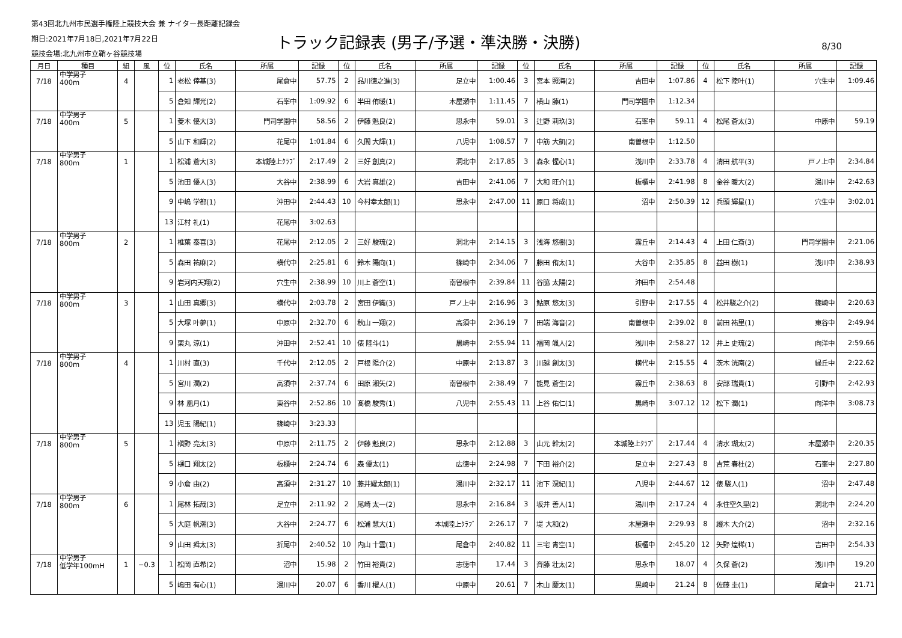第43回北九州市民選手権陸上競技大会 兼 ナイター長距離記録会
期日:2021年7月18日,2021年7月22日
競技会場:北九州市立鞘ヶ谷競技場
トラック記録表 (男子/予選・準決勝・決勝)
8/30
| 月日 | 種目 | 組 | 風 | 位 | 氏名 | 所属 | 記録 | 位 | 氏名 | 所属 | 記録 | 位 | 氏名 | 所属 | 記録 | 位 | 氏名 | 所属 | 記録 |
| --- | --- | --- | --- | --- | --- | --- | --- | --- | --- | --- | --- | --- | --- | --- | --- | --- | --- | --- | --- |
| 7/18 | 中学男子 400m | 4 | | 1 | 老松 倖基(3) | 尾倉中 | 57.75 | 2 | 品川徳之進(3) | 足立中 | 1:00.46 | 3 | 宮本 照海(2) | 吉田中 | 1:07.86 | 4 | 松下 陸叶(1) | 穴生中 | 1:09.46 |
| | | | | 5 | 倉知 輝光(2) | 石峯中 | 1:09.92 | 6 | 半田 侑暖(1) | 木屋瀬中 | 1:11.45 | 7 | 横山 藤(1) | 門司学園中 | 1:12.34 | | | | |
| 7/18 | 中学男子 400m | 5 | | 1 | 菱木 優大(3) | 門司学園中 | 58.56 | 2 | 伊藤 魁良(2) | 思永中 | 59.01 | 3 | 辻野 莉玖(3) | 石峯中 | 59.11 | 4 | 松尾 蒼太(3) | 中原中 | 59.19 |
| | | | | 5 | 山下 和輝(2) | 花尾中 | 1:01.84 | 6 | 久間 大輝(1) | 八児中 | 1:08.57 | 7 | 中筋 大凱(2) | 南曽根中 | 1:12.50 | | | | |
| 7/18 | 中学男子 800m | 1 | | 1 | 松浦 蒼大(3) | 本城陸上ｸﾗﾌﾞ | 2:17.49 | 2 | 三好 創真(2) | 洞北中 | 2:17.85 | 3 | 森永 惺心(1) | 浅川中 | 2:33.78 | 4 | 清田 航平(3) | 戸ノ上中 | 2:34.84 |
| | | | | 5 | 池田 優人(3) | 大谷中 | 2:38.99 | 6 | 大岩 真雄(2) | 吉田中 | 2:41.06 | 7 | 大和 旺介(1) | 板櫃中 | 2:41.98 | 8 | 金谷 暖大(2) | 湯川中 | 2:42.63 |
| | | | | 9 | 中嶋 学都(1) | 沖田中 | 2:44.43 | 10 | 今村幸太郎(1) | 思永中 | 2:47.00 | 11 | 原口 将成(1) | 沼中 | 2:50.39 | 12 | 兵頭 輝星(1) | 穴生中 | 3:02.01 |
| | | | | 13 | 江村 礼(1) | 花尾中 | 3:02.63 | | | | | | | | | | | | |
| 7/18 | 中学男子 800m | 2 | | 1 | 椎葉 泰喜(3) | 花尾中 | 2:12.05 | 2 | 三好 駿琉(2) | 洞北中 | 2:14.15 | 3 | 浅海 悠樹(3) | 霧丘中 | 2:14.43 | 4 | 上田 仁斎(3) | 門司学園中 | 2:21.06 |
| | | | | 5 | 森田 祐麻(2) | 横代中 | 2:25.81 | 6 | 鈴木 陽向(1) | 篠崎中 | 2:34.06 | 7 | 藤田 侑太(1) | 大谷中 | 2:35.85 | 8 | 益田 樹(1) | 浅川中 | 2:38.93 |
| | | | | 9 | 岩河内天翔(2) | 穴生中 | 2:38.99 | 10 | 川上 蒼空(1) | 南曽根中 | 2:39.84 | 11 | 谷脇 太陽(2) | 沖田中 | 2:54.48 | | | | |
| 7/18 | 中学男子 800m | 3 | | 1 | 山田 真郷(3) | 横代中 | 2:03.78 | 2 | 宮田 伊織(3) | 戸ノ上中 | 2:16.96 | 3 | 鮎原 悠太(3) | 引野中 | 2:17.55 | 4 | 松井駿之介(2) | 篠崎中 | 2:20.63 |
| | | | | 5 | 大塚 叶夢(1) | 中原中 | 2:32.70 | 6 | 秋山 一翔(2) | 高須中 | 2:36.19 | 7 | 田端 海音(2) | 南曽根中 | 2:39.02 | 8 | 前田 祐里(1) | 東谷中 | 2:49.94 |
| | | | | 9 | 栗丸 涼(1) | 沖田中 | 2:52.41 | 10 | 俵 陸斗(1) | 黒崎中 | 2:55.94 | 11 | 福岡 颯人(2) | 浅川中 | 2:58.27 | 12 | 井上 史琉(2) | 向洋中 | 2:59.66 |
| 7/18 | 中学男子 800m | 4 | | 1 | 川村 直(3) | 千代中 | 2:12.05 | 2 | 戸根 陽介(2) | 中原中 | 2:13.87 | 3 | 川越 創太(3) | 横代中 | 2:15.55 | 4 | 茨木 洸南(2) | 緑丘中 | 2:22.62 |
| | | | | 5 | 宮川 潤(2) | 高須中 | 2:37.74 | 6 | 田原 湘矢(2) | 南曽根中 | 2:38.49 | 7 | 能見 蒼生(2) | 霧丘中 | 2:38.63 | 8 | 安部 瑞貴(1) | 引野中 | 2:42.93 |
| | | | | 9 | 林 凰月(1) | 東谷中 | 2:52.86 | 10 | 髙橋 駿秀(1) | 八児中 | 2:55.43 | 11 | 上谷 佑仁(1) | 黒崎中 | 3:07.12 | 12 | 松下 潤(1) | 向洋中 | 3:08.73 |
| | | | | 13 | 児玉 陽紀(1) | 篠崎中 | 3:23.33 | | | | | | | | | | | | |
| 7/18 | 中学男子 800m | 5 | | 1 | 槇野 亮太(3) | 中原中 | 2:11.75 | 2 | 伊藤 魁良(2) | 思永中 | 2:12.88 | 3 | 山元 幹太(2) | 本城陸上ｸﾗﾌﾞ | 2:17.44 | 4 | 清水 瑚太(2) | 木屋瀬中 | 2:20.35 |
| | | | | 5 | 樋口 翔太(2) | 板櫃中 | 2:24.74 | 6 | 森 優太(1) | 広徳中 | 2:24.98 | 7 | 下田 裕介(2) | 足立中 | 2:27.43 | 8 | 吉荒 春杜(2) | 石峯中 | 2:27.80 |
| | | | | 9 | 小倉 由(2) | 高須中 | 2:31.27 | 10 | 藤井耀太郎(1) | 湯川中 | 2:32.17 | 11 | 池下 滉紀(1) | 八児中 | 2:44.67 | 12 | 俵 駿人(1) | 沼中 | 2:47.48 |
| 7/18 | 中学男子 800m | 6 | | 1 | 尾林 拓哉(3) | 足立中 | 2:11.92 | 2 | 尾崎 太一(2) | 思永中 | 2:16.84 | 3 | 坂井 善人(1) | 湯川中 | 2:17.24 | 4 | 永住空久里(2) | 洞北中 | 2:24.20 |
| | | | | 5 | 大庭 帆潮(3) | 大谷中 | 2:24.77 | 6 | 松浦 慧大(1) | 本城陸上ｸﾗﾌﾞ | 2:26.17 | 7 | 堤 大和(2) | 木屋瀬中 | 2:29.93 | 8 | 綴木 大介(2) | 沼中 | 2:32.16 |
| | | | | 9 | 山田 舜太(3) | 折尾中 | 2:40.52 | 10 | 内山 十雲(1) | 尾倉中 | 2:40.82 | 11 | 三宅 青空(1) | 板櫃中 | 2:45.20 | 12 | 矢野 煌稀(1) | 吉田中 | 2:54.33 |
| 7/18 | 中学男子 低学年100mH | 1 | −0.3 | 1 | 松岡 直希(2) | 沼中 | 15.98 | 2 | 竹田 裕貴(2) | 志徳中 | 17.44 | 3 | 斉藤 壮太(2) | 思永中 | 18.07 | 4 | 久保 蒼(2) | 浅川中 | 19.20 |
| | | | | 5 | 嶋田 有心(1) | 湯川中 | 20.07 | 6 | 香川 櫂人(1) | 中原中 | 20.61 | 7 | 木山 慶太(1) | 黒崎中 | 21.24 | 8 | 佐藤 圭(1) | 尾倉中 | 21.71 |